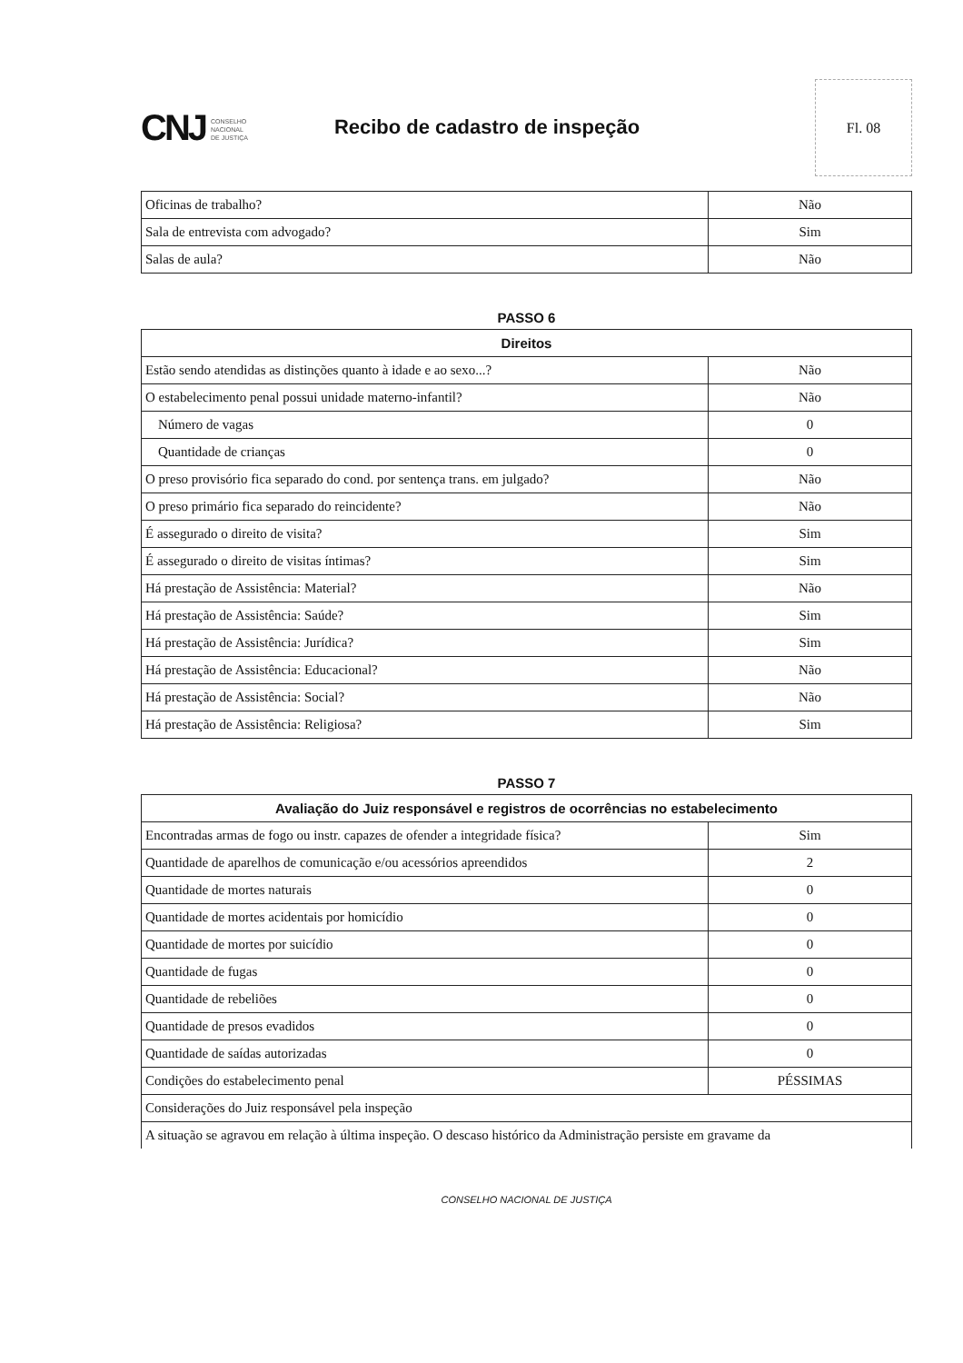CNJ CONSELHO
NACIONAL
DE JUSTIÇA
Recibo de cadastro de inspeção
Fl. 08
| Oficinas de trabalho? | Não |
| Sala de entrevista com advogado? | Sim |
| Salas de aula? | Não |
PASSO 6
| Direitos | |
| --- | --- |
| Estão sendo atendidas as distinções quanto à idade e ao sexo...? | Não |
| O estabelecimento penal possui unidade materno-infantil? | Não |
| Número de vagas | 0 |
| Quantidade de crianças | 0 |
| O preso provisório fica separado do cond. por sentença trans. em julgado? | Não |
| O preso primário fica separado do reincidente? | Não |
| É assegurado o direito de visita? | Sim |
| É assegurado o direito de visitas íntimas? | Sim |
| Há prestação de Assistência: Material? | Não |
| Há prestação de Assistência: Saúde? | Sim |
| Há prestação de Assistência: Jurídica? | Sim |
| Há prestação de Assistência: Educacional? | Não |
| Há prestação de Assistência: Social? | Não |
| Há prestação de Assistência: Religiosa? | Sim |
PASSO 7
| Avaliação do Juiz responsável e registros de ocorrências no estabelecimento | |
| --- | --- |
| Encontradas armas de fogo ou instr. capazes de ofender a integridade física? | Sim |
| Quantidade de aparelhos de comunicação e/ou acessórios apreendidos | 2 |
| Quantidade de mortes naturais | 0 |
| Quantidade de mortes acidentais por homicídio | 0 |
| Quantidade de mortes por suicídio | 0 |
| Quantidade de fugas | 0 |
| Quantidade de rebeliões | 0 |
| Quantidade de presos evadidos | 0 |
| Quantidade de saídas autorizadas | 0 |
| Condições do estabelecimento penal | PÉSSIMAS |
| Considerações do Juiz responsável pela inspeção | |
| A situação se agravou em relação à última inspeção. O descaso histórico da Administração persiste em gravame da | |
CONSELHO NACIONAL DE JUSTIÇA